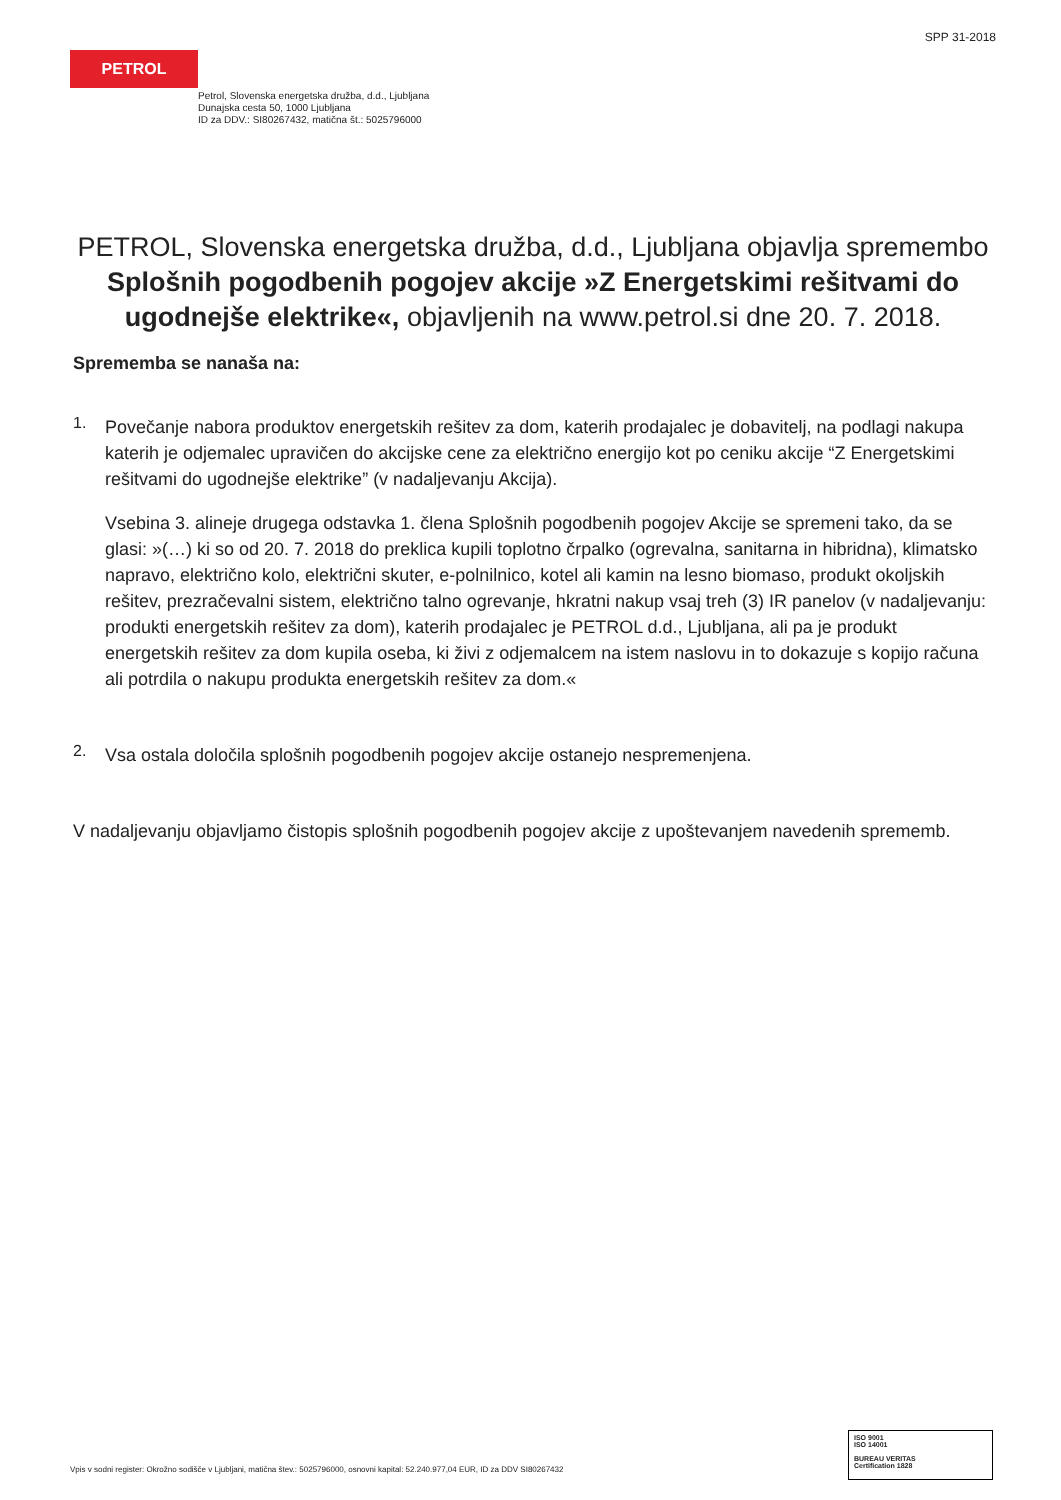SPP 31-2018
PETROL
Petrol, Slovenska energetska družba, d.d., Ljubljana
Dunajska cesta 50, 1000 Ljubljana
ID za DDV.: SI80267432, matična št.: 5025796000
PETROL, Slovenska energetska družba, d.d., Ljubljana objavlja spremembo Splošnih pogodbenih pogojev akcije »Z Energetskimi rešitvami do ugodnejše elektrike«, objavljenih na www.petrol.si dne 20. 7. 2018.
Sprememba se nanaša na:
1.
Povečanje nabora produktov energetskih rešitev za dom, katerih prodajalec je dobavitelj, na podlagi nakupa katerih je odjemalec upravičen do akcijske cene za električno energijo kot po ceniku akcije “Z Energetskimi rešitvami do ugodnejše elektrike” (v nadaljevanju Akcija).
Vsebina 3. alineje drugega odstavka 1. člena Splošnih pogodbenih pogojev Akcije se spremeni tako, da se glasi: »(…) ki so od 20. 7. 2018 do preklica kupili toplotno črpalko (ogrevalna, sanitarna in hibridna), klimatsko napravo, električno kolo, električni skuter, e-polnilnico, kotel ali kamin na lesno biomaso, produkt okoljskih rešitev, prezračevalni sistem, električno talno ogrevanje, hkratni nakup vsaj treh (3) IR panelov (v nadaljevanju: produkti energetskih rešitev za dom), katerih prodajalec je PETROL d.d., Ljubljana, ali pa je produkt energetskih rešitev za dom kupila oseba, ki živi z odjemalcem na istem naslovu in to dokazuje s kopijo računa ali potrdila o nakupu produkta energetskih rešitev za dom.«
2.
Vsa ostala določila splošnih pogodbenih pogojev akcije ostanejo nespremenjena.
V nadaljevanju objavljamo čistopis splošnih pogodbenih pogojev akcije z upoštevanjem navedenih sprememb.
Vpis v sodni register: Okrožno sodišče v Ljubljani, matična štev.: 5025796000, osnovni kapital: 52.240.977,04 EUR, ID za DDV SI80267432
ISO 9001
ISO 14001
BUREAU VERITAS
Certification 1828